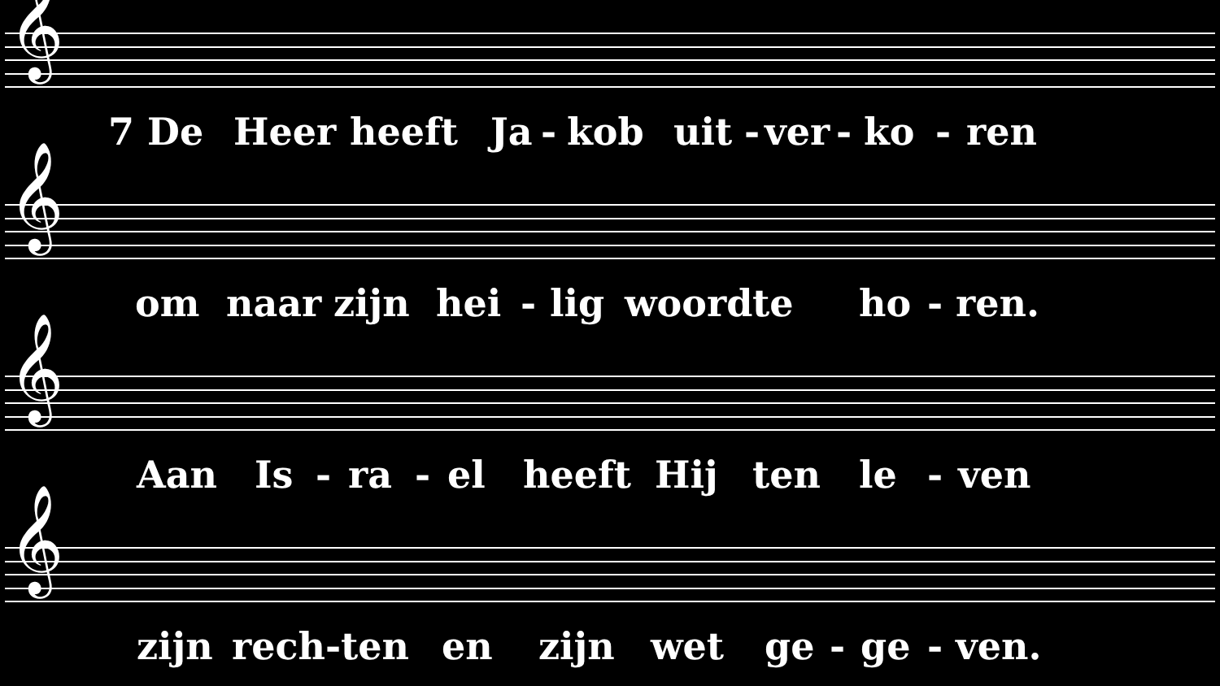𝄞
7 De Heer heeft Ja - kob uit - ver - ko - ren
𝄞
om naar zijn hei - lig woord te ho - ren.
𝄞
Aan Is - ra - el heeft Hij ten le - ven
𝄞
zijn rech-ten en zijn wet ge - ge - ven.